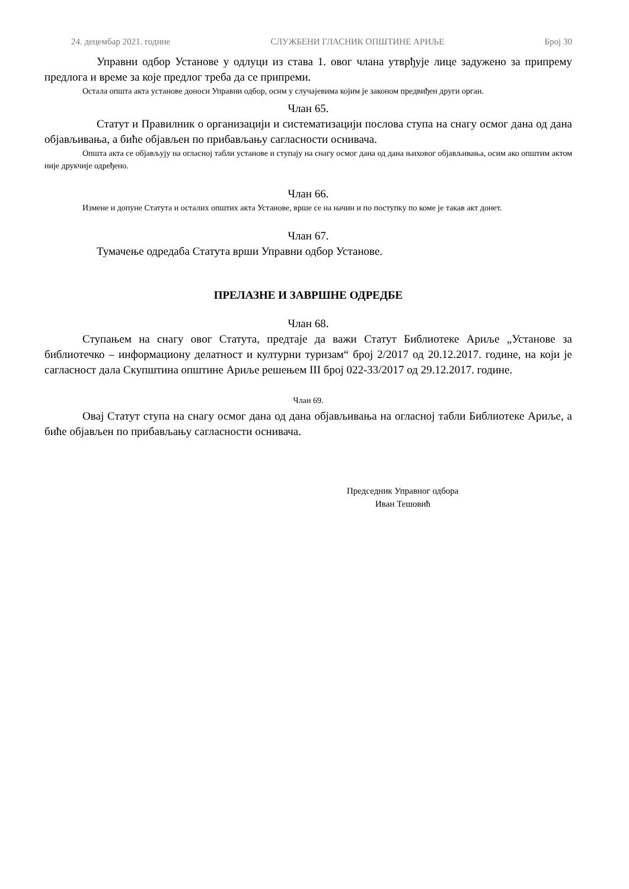24. децембар 2021. године СЛУЖБЕНИ ГЛАСНИК ОПШТИНЕ АРИЉЕ Број 30
Управни одбор Установе у одлуци из става 1. овог члана утврђује лице задужено за припрему предлога и време за које предлог треба да се припреми.
Остала општа акта установе доноси Управни одбор, осим у случајевима којим је законом предвиђен други орган.
Члан 65.
Статут и Правилник о организацији и систематизацији послова ступа на снагу осмог дана од дана објављивања, а биће објављен по прибављању сагласности оснивача.
Општа акта се објављују на огласној табли установе и ступају на снагу осмог дана од дана њиховог објављивања, осим ако општим актом није друкчије одређено.
Члан 66.
Измене и допуне Статута и осталих општих акта Установе, врше се на начин и по поступку по коме је такав акт донет.
Члан 67.
Тумачење одредаба Статута врши Управни одбор Установе.
ПРЕЛАЗНЕ И ЗАВРШНЕ ОДРЕДБЕ
Члан 68.
Ступањем на снагу овог Статута, предтаје да важи Статут Библиотеке Ариље „Установе за библиотечко – информациону делатност и културни туризам“ број 2/2017 од 20.12.2017. године, на који је сагласност дала Скупштина општине Ариље решењем III број 022-33/2017 од 29.12.2017. године.
Члан 69.
Овај Статут ступа на снагу осмог дана од дана објављивања на огласној табли Библиотеке Ариље, а биће објављен по прибављању сагласности оснивача.
Председник Управног одбора
Иван Тешовић